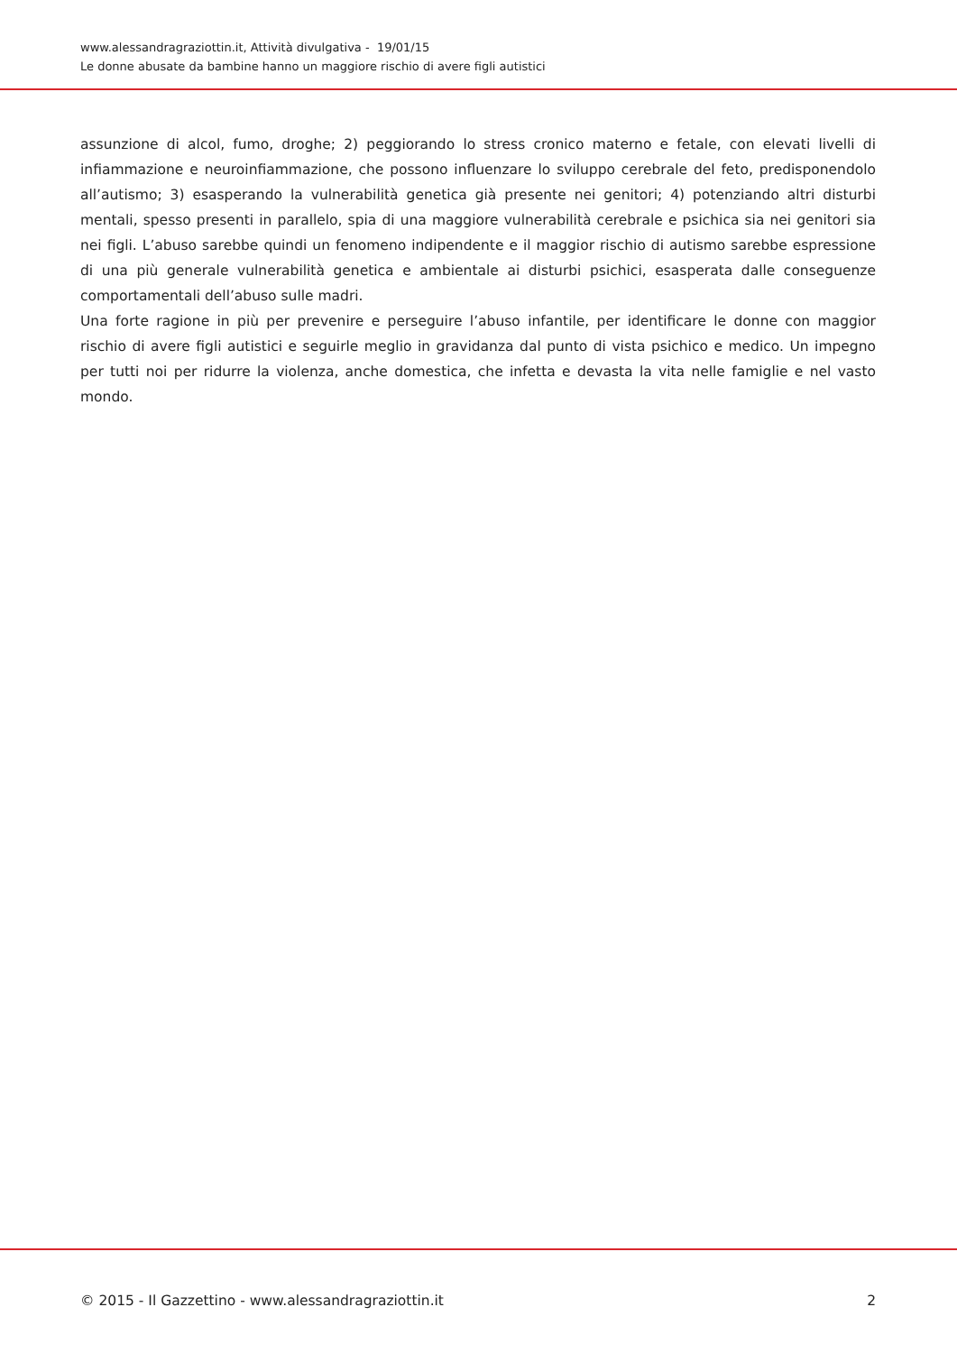www.alessandragraziottin.it, Attività divulgativa - 19/01/15
Le donne abusate da bambine hanno un maggiore rischio di avere figli autistici
assunzione di alcol, fumo, droghe; 2) peggiorando lo stress cronico materno e fetale, con elevati livelli di infiammazione e neuroinfiammazione, che possono influenzare lo sviluppo cerebrale del feto, predisponendolo all’autismo; 3) esasperando la vulnerabilità genetica già presente nei genitori; 4) potenziando altri disturbi mentali, spesso presenti in parallelo, spia di una maggiore vulnerabilità cerebrale e psichica sia nei genitori sia nei figli. L’abuso sarebbe quindi un fenomeno indipendente e il maggior rischio di autismo sarebbe espressione di una più generale vulnerabilità genetica e ambientale ai disturbi psichici, esasperata dalle conseguenze comportamentali dell’abuso sulle madri.
Una forte ragione in più per prevenire e perseguire l’abuso infantile, per identificare le donne con maggior rischio di avere figli autistici e seguirle meglio in gravidanza dal punto di vista psichico e medico. Un impegno per tutti noi per ridurre la violenza, anche domestica, che infetta e devasta la vita nelle famiglie e nel vasto mondo.
© 2015 - Il Gazzettino - www.alessandragraziottin.it 2